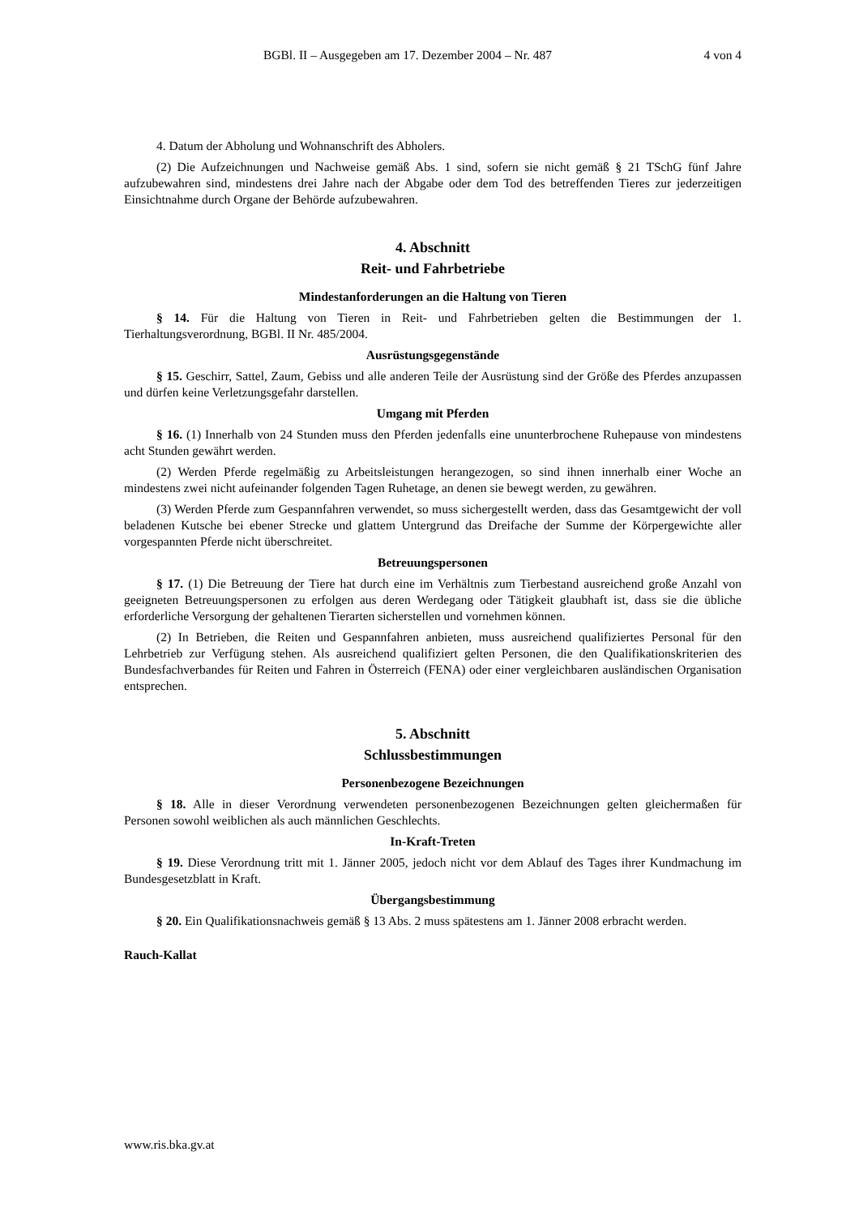BGBl. II – Ausgegeben am 17. Dezember 2004 – Nr. 487 4 von 4
4. Datum der Abholung und Wohnanschrift des Abholers.
(2) Die Aufzeichnungen und Nachweise gemäß Abs. 1 sind, sofern sie nicht gemäß § 21 TSchG fünf Jahre aufzubewahren sind, mindestens drei Jahre nach der Abgabe oder dem Tod des betreffenden Tieres zur jederzeitigen Einsichtnahme durch Organe der Behörde aufzubewahren.
4. Abschnitt
Reit- und Fahrbetriebe
Mindestanforderungen an die Haltung von Tieren
§ 14. Für die Haltung von Tieren in Reit- und Fahrbetrieben gelten die Bestimmungen der 1. Tierhaltungsverordnung, BGBl. II Nr. 485/2004.
Ausrüstungsgegenstände
§ 15. Geschirr, Sattel, Zaum, Gebiss und alle anderen Teile der Ausrüstung sind der Größe des Pferdes anzupassen und dürfen keine Verletzungsgefahr darstellen.
Umgang mit Pferden
§ 16. (1) Innerhalb von 24 Stunden muss den Pferden jedenfalls eine ununterbrochene Ruhepause von mindestens acht Stunden gewährt werden.
(2) Werden Pferde regelmäßig zu Arbeitsleistungen herangezogen, so sind ihnen innerhalb einer Woche an mindestens zwei nicht aufeinander folgenden Tagen Ruhetage, an denen sie bewegt werden, zu gewähren.
(3) Werden Pferde zum Gespannfahren verwendet, so muss sichergestellt werden, dass das Gesamtgewicht der voll beladenen Kutsche bei ebener Strecke und glattem Untergrund das Dreifache der Summe der Körpergewichte aller vorgespannten Pferde nicht überschreitet.
Betreuungspersonen
§ 17. (1) Die Betreuung der Tiere hat durch eine im Verhältnis zum Tierbestand ausreichend große Anzahl von geeigneten Betreuungspersonen zu erfolgen aus deren Werdegang oder Tätigkeit glaubhaft ist, dass sie die übliche erforderliche Versorgung der gehaltenen Tierarten sicherstellen und vornehmen können.
(2) In Betrieben, die Reiten und Gespannfahren anbieten, muss ausreichend qualifiziertes Personal für den Lehrbetrieb zur Verfügung stehen. Als ausreichend qualifiziert gelten Personen, die den Qualifikationskriterien des Bundesfachverbandes für Reiten und Fahren in Österreich (FENA) oder einer vergleichbaren ausländischen Organisation entsprechen.
5. Abschnitt
Schlussbestimmungen
Personenbezogene Bezeichnungen
§ 18. Alle in dieser Verordnung verwendeten personenbezogenen Bezeichnungen gelten gleichermaßen für Personen sowohl weiblichen als auch männlichen Geschlechts.
In-Kraft-Treten
§ 19. Diese Verordnung tritt mit 1. Jänner 2005, jedoch nicht vor dem Ablauf des Tages ihrer Kundmachung im Bundesgesetzblatt in Kraft.
Übergangsbestimmung
§ 20. Ein Qualifikationsnachweis gemäß § 13 Abs. 2 muss spätestens am 1. Jänner 2008 erbracht werden.
Rauch-Kallat
www.ris.bka.gv.at